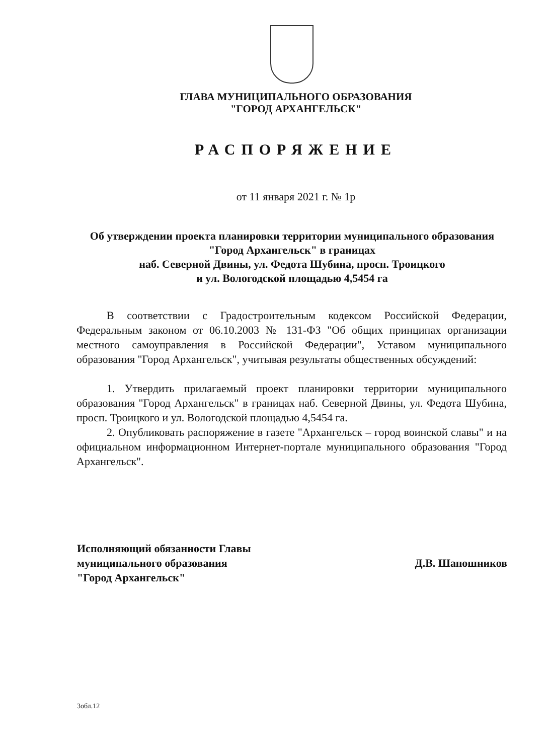ГЛАВА МУНИЦИПАЛЬНОГО ОБРАЗОВАНИЯ
"ГОРОД АРХАНГЕЛЬСК"
РАСПОРЯЖЕНИЕ
от 11 января 2021 г. № 1р
Об утверждении проекта планировки территории муниципального образования "Город Архангельск" в границах
наб. Северной Двины, ул. Федота Шубина, просп. Троицкого
и ул. Вологодской площадью 4,5454 га
В соответствии с Градостроительным кодексом Российской Федерации, Федеральным законом от 06.10.2003 № 131-ФЗ "Об общих принципах организации местного самоуправления в Российской Федерации", Уставом муниципального образования "Город Архангельск", учитывая результаты общественных обсуждений:
1. Утвердить прилагаемый проект планировки территории муниципального образования "Город Архангельск" в границах наб. Северной Двины, ул. Федота Шубина, просп. Троицкого и ул. Вологодской площадью 4,5454 га.
2. Опубликовать распоряжение в газете "Архангельск – город воинской славы" и на официальном информационном Интернет-портале муниципального образования "Город Архангельск".
Исполняющий обязанности Главы
муниципального образования
"Город Архангельск"
Д.В. Шапошников
3обл.12